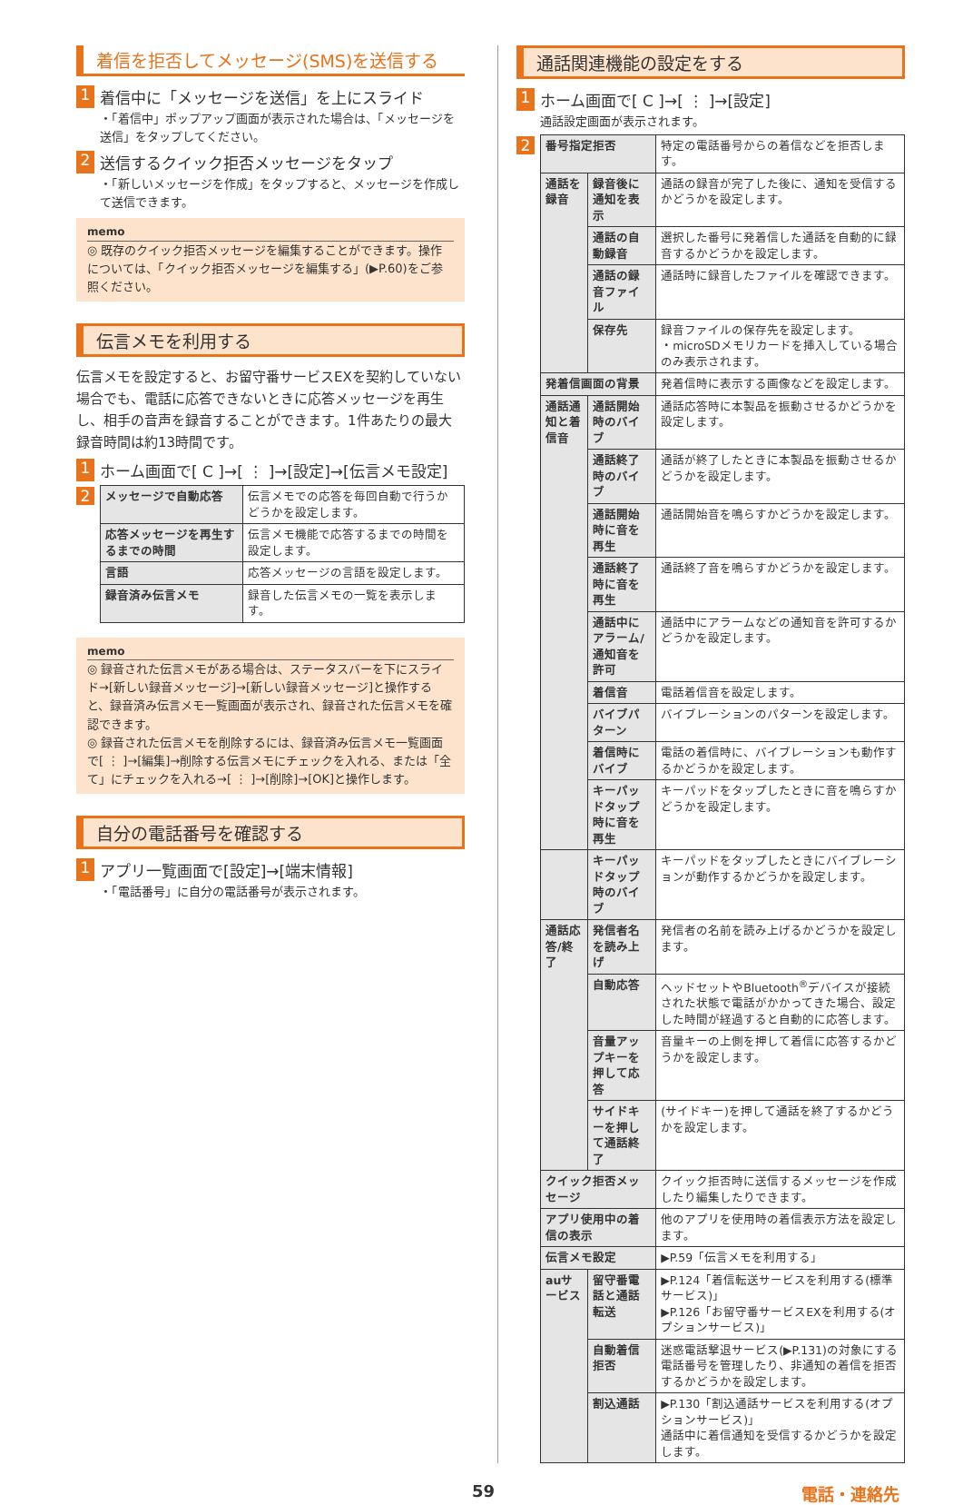着信を拒否してメッセージ(SMS)を送信する
1 着信中に「メッセージを送信」を上にスライド
・「着信中」ポップアップ画面が表示された場合は、「メッセージを送信」をタップしてください。
2 送信するクイック拒否メッセージをタップ
・「新しいメッセージを作成」をタップすると、メッセージを作成して送信できます。
memo
◎ 既存のクイック拒否メッセージを編集することができます。操作については、「クイック拒否メッセージを編集する」(▶P.60)をご参照ください。
伝言メモを利用する
伝言メモを設定すると、お留守番サービスEXを契約していない場合でも、電話に応答できないときに応答メッセージを再生し、相手の音声を録音することができます。1件あたりの最大録音時間は約13時間です。
1 ホーム画面で[ C ]→[ ⋮ ]→[設定]→[伝言メモ設定]
2
| メッセージで自動応答 | 伝言メモでの応答を毎回自動で行うかどうかを設定します。 |
| 応答メッセージを再生するまでの時間 | 伝言メモ機能で応答するまでの時間を設定します。 |
| 言語 | 応答メッセージの言語を設定します。 |
| 録音済み伝言メモ | 録音した伝言メモの一覧を表示します。 |
memo
◎ 録音された伝言メモがある場合は、ステータスバーを下にスライド→[新しい録音メッセージ]→[新しい録音メッセージ]と操作すると、録音済み伝言メモ一覧画面が表示され、録音された伝言メモを確認できます。
◎ 録音された伝言メモを削除するには、録音済み伝言メモ一覧画面で[ ⋮ ]→[編集]→削除する伝言メモにチェックを入れる、または「全て」にチェックを入れる→[ ⋮ ]→[削除]→[OK]と操作します。
自分の電話番号を確認する
1 アプリ一覧画面で[設定]→[端末情報]
・「電話番号」に自分の電話番号が表示されます。
通話関連機能の設定をする
1 ホーム画面で[ C ]→[ ⋮ ]→[設定]
通話設定画面が表示されます。
2
| 番号指定拒否 | | 特定の電話番号からの着信などを拒否します。 |
| 通話を録音 | 録音後に通知を表示 | 通話の録音が完了した後に、通知を受信するかどうかを設定します。 |
| | 通話の自動録音 | 選択した番号に発着信した通話を自動的に録音するかどうかを設定します。 |
| | 通話の録音ファイル | 通話時に録音したファイルを確認できます。 |
| | 保存先 | 録音ファイルの保存先を設定します。 ・microSDメモリカードを挿入している場合のみ表示されます。 |
| 発着信画面の背景 | | 発着信時に表示する画像などを設定します。 |
| 通話通知と着信音 | 通話開始時のバイブ | 通話応答時に本製品を振動させるかどうかを設定します。 |
| | 通話終了時のバイブ | 通話が終了したときに本製品を振動させるかどうかを設定します。 |
| | 通話開始時に音を再生 | 通話開始音を鳴らすかどうかを設定します。 |
| | 通話終了時に音を再生 | 通話終了音を鳴らすかどうかを設定します。 |
| | 通話中にアラーム/通知音を許可 | 通話中にアラームなどの通知音を許可するかどうかを設定します。 |
| | 着信音 | 電話着信音を設定します。 |
| | バイブパターン | バイブレーションのパターンを設定します。 |
| | 着信時にバイブ | 電話の着信時に、バイブレーションも動作するかどうかを設定します。 |
| | キーパッドタップ時に音を再生 | キーパッドをタップしたときに音を鳴らすかどうかを設定します。 |
| | キーパッドタップ時のバイブ | キーパッドをタップしたときにバイブレーションが動作するかどうかを設定します。 |
| 通話応答/終了 | 発信者名を読み上げ | 発信者の名前を読み上げるかどうかを設定します。 |
| | 自動応答 | ヘッドセットやBluetooth<sup>®</sup>デバイスが接続された状態で電話がかかってきた場合、設定した時間が経過すると自動的に応答します。 |
| | 音量アップキーを押して応答 | 音量キーの上側を押して着信に応答するかどうかを設定します。 |
| | サイドキーを押して通話終了 | (サイドキー)を押して通話を終了するかどうかを設定します。 |
| クイック拒否メッセージ | | クイック拒否時に送信するメッセージを作成したり編集したりできます。 |
| アプリ使用中の着信の表示 | | 他のアプリを使用時の着信表示方法を設定します。 |
| 伝言メモ設定 | | ▶P.59「伝言メモを利用する」 |
| auサービス | 留守番電話と通話転送 | ▶P.124「着信転送サービスを利用する(標準サービス)」 ▶P.126「お留守番サービスEXを利用する(オプションサービス)」 |
| | 自動着信拒否 | 迷惑電話撃退サービス(▶P.131)の対象にする電話番号を管理したり、非通知の着信を拒否するかどうかを設定します。 |
| | 割込通話 | ▶P.130「割込通話サービスを利用する(オプションサービス)」 通話中に着信通知を受信するかどうかを設定します。 |
59 電話・連絡先